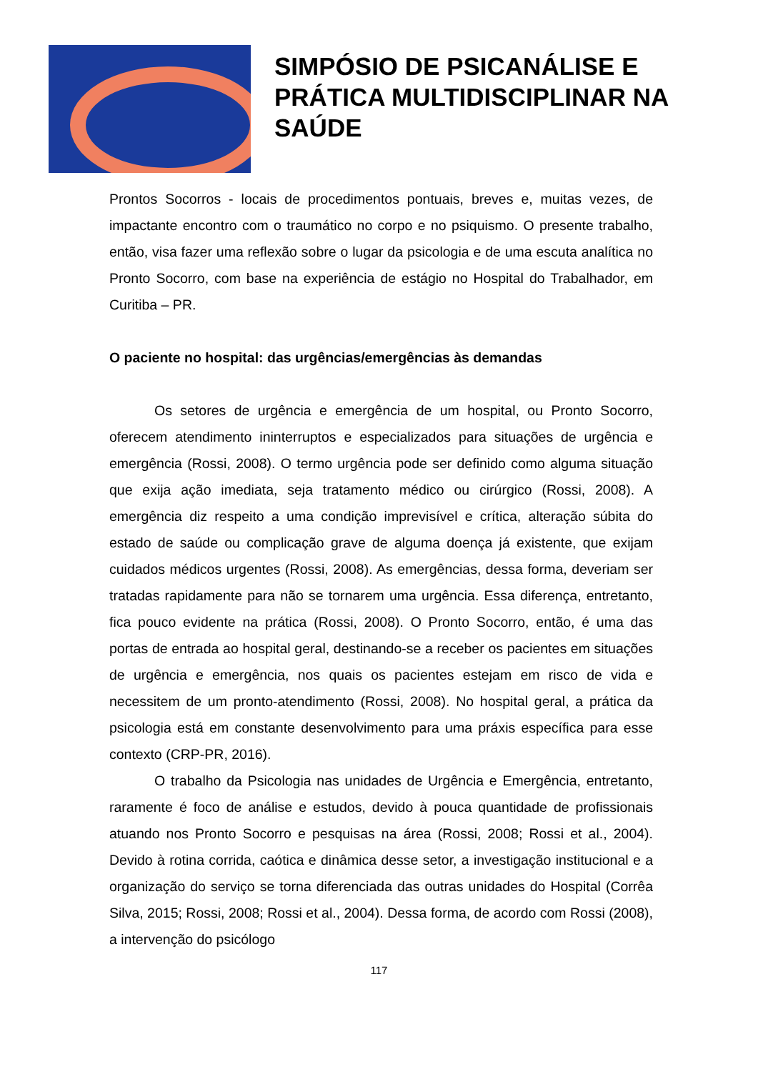SIMPÓSIO DE PSICANÁLISE E
PRÁTICA MULTIDISCIPLINAR NA
SAÚDE
Prontos Socorros - locais de procedimentos pontuais, breves e, muitas vezes, de impactante encontro com o traumático no corpo e no psiquismo. O presente trabalho, então, visa fazer uma reflexão sobre o lugar da psicologia e de uma escuta analítica no Pronto Socorro, com base na experiência de estágio no Hospital do Trabalhador, em Curitiba – PR.
O paciente no hospital: das urgências/emergências às demandas
Os setores de urgência e emergência de um hospital, ou Pronto Socorro, oferecem atendimento ininterruptos e especializados para situações de urgência e emergência (Rossi, 2008). O termo urgência pode ser definido como alguma situação que exija ação imediata, seja tratamento médico ou cirúrgico (Rossi, 2008). A emergência diz respeito a uma condição imprevisível e crítica, alteração súbita do estado de saúde ou complicação grave de alguma doença já existente, que exijam cuidados médicos urgentes (Rossi, 2008). As emergências, dessa forma, deveriam ser tratadas rapidamente para não se tornarem uma urgência. Essa diferença, entretanto, fica pouco evidente na prática (Rossi, 2008). O Pronto Socorro, então, é uma das portas de entrada ao hospital geral, destinando-se a receber os pacientes em situações de urgência e emergência, nos quais os pacientes estejam em risco de vida e necessitem de um pronto-atendimento (Rossi, 2008). No hospital geral, a prática da psicologia está em constante desenvolvimento para uma práxis específica para esse contexto (CRP-PR, 2016).
O trabalho da Psicologia nas unidades de Urgência e Emergência, entretanto, raramente é foco de análise e estudos, devido à pouca quantidade de profissionais atuando nos Pronto Socorro e pesquisas na área (Rossi, 2008; Rossi et al., 2004). Devido à rotina corrida, caótica e dinâmica desse setor, a investigação institucional e a organização do serviço se torna diferenciada das outras unidades do Hospital (Corrêa Silva, 2015; Rossi, 2008; Rossi et al., 2004). Dessa forma, de acordo com Rossi (2008), a intervenção do psicólogo
117